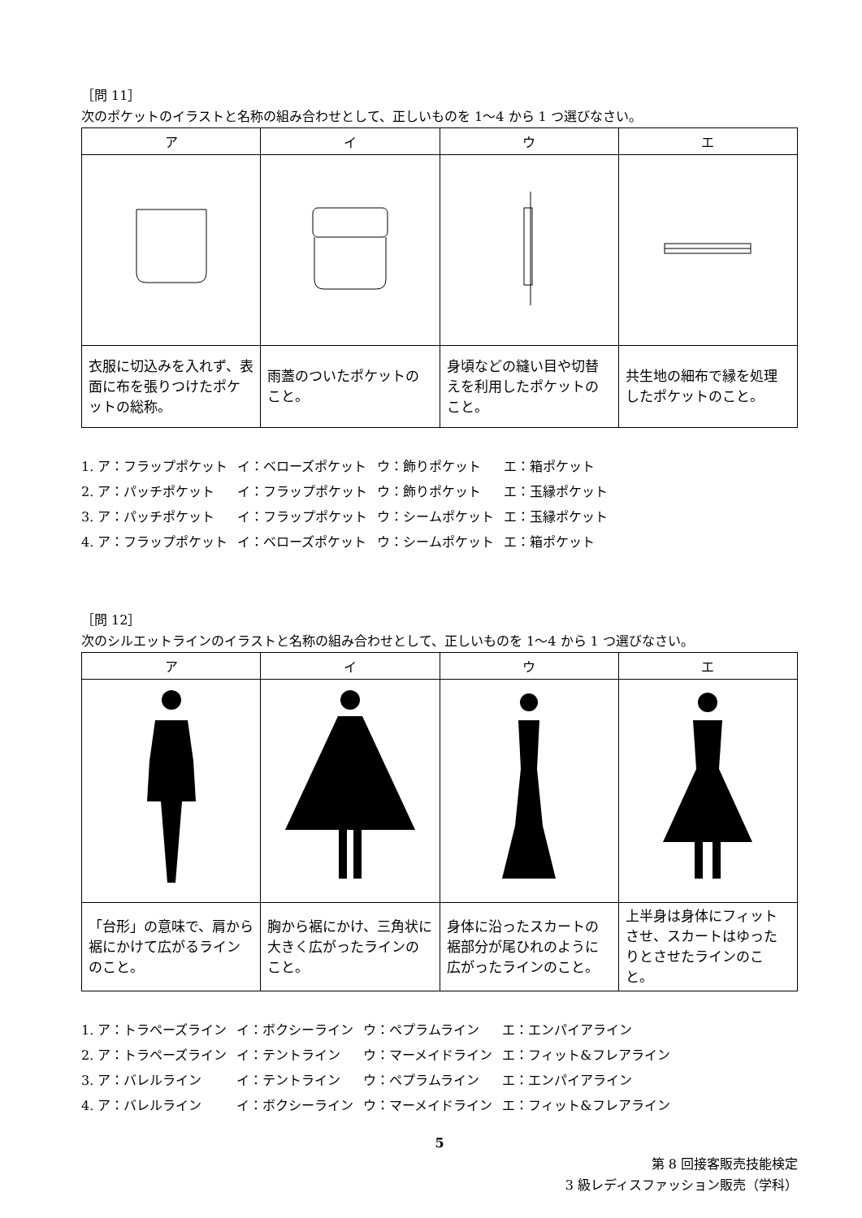［問 11］
次のポケットのイラストと名称の組み合わせとして、正しいものを 1〜4 から 1 つ選びなさい。
| ア | イ | ウ | エ |
| --- | --- | --- | --- |
| 衣服に切込みを入れず、表面に布を張りつけたポケットの総称。 | 雨蓋のついたポケットのこと。 | 身頃などの縫い目や切替えを利用したポケットのこと。 | 共生地の細布で縁を処理したポケットのこと。 |
| 1. ア：フラップポケット | イ：ベローズポケット | ウ：飾りポケット | エ：箱ポケット |
| 2. ア：パッチポケット | イ：フラップポケット | ウ：飾りポケット | エ：玉縁ポケット |
| 3. ア：パッチポケット | イ：フラップポケット | ウ：シームポケット | エ：玉縁ポケット |
| 4. ア：フラップポケット | イ：ベローズポケット | ウ：シームポケット | エ：箱ポケット |
［問 12］
次のシルエットラインのイラストと名称の組み合わせとして、正しいものを 1〜4 から 1 つ選びなさい。
| ア | イ | ウ | エ |
| --- | --- | --- | --- |
| 「台形」の意味で、肩から裾にかけて広がるラインのこと。 | 胸から裾にかけ、三角状に大きく広がったラインのこと。 | 身体に沿ったスカートの裾部分が尾ひれのように広がったラインのこと。 | 上半身は身体にフィットさせ、スカートはゆったりとさせたラインのこと。 |
| 1. ア：トラペーズライン | イ：ボクシーライン | ウ：ペプラムライン | エ：エンパイアライン |
| 2. ア：トラペーズライン | イ：テントライン | ウ：マーメイドライン | エ：フィット&フレアライン |
| 3. ア：バレルライン | イ：テントライン | ウ：ペプラムライン | エ：エンパイアライン |
| 4. ア：バレルライン | イ：ボクシーライン | ウ：マーメイドライン | エ：フィット&フレアライン |
5
第 8 回接客販売技能検定
3 級レディスファッション販売（学科）